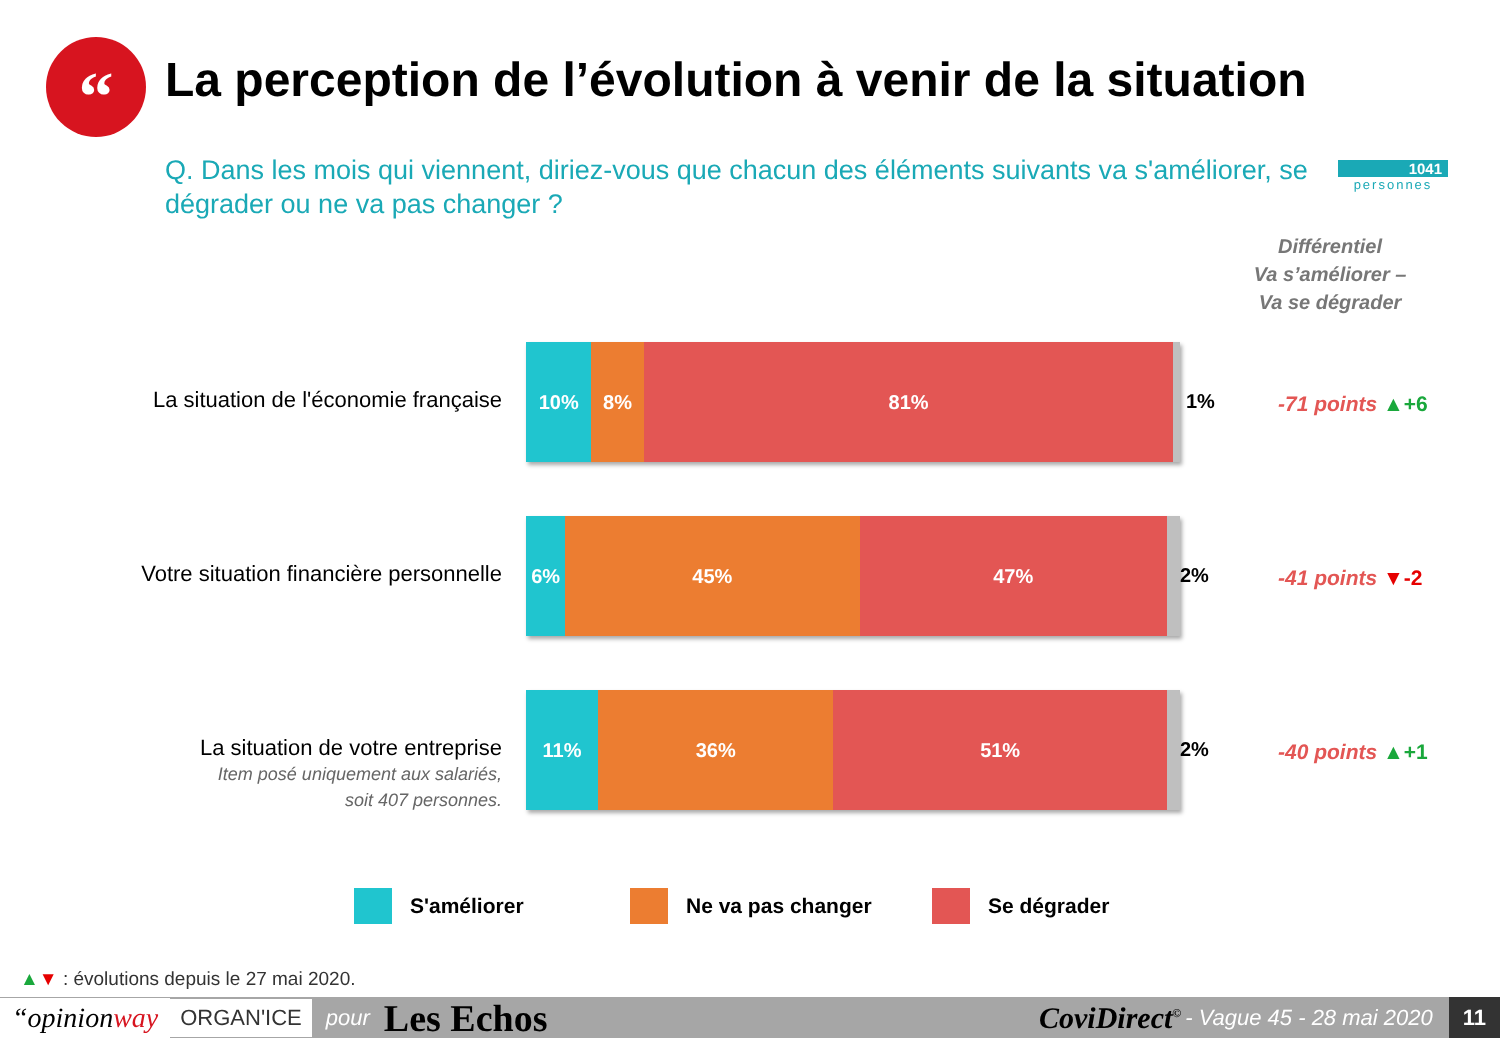“
La perception de l’évolution à venir de la situation
Q. Dans les mois qui viennent, diriez-vous que chacun des éléments suivants va s'améliorer, se dégrader ou ne va pas changer ?
1041
personnes
Différentiel
Va s’améliorer –
Va se dégrader
La situation de l'économie française
10% 8% 81%
1% -71 points ▲+6
Votre situation financière personnelle
6% 45% 47%
2% -41 points ▼-2
La situation de votre entreprise
Item posé uniquement aux salariés,
soit 407 personnes.
11% 36% 51%
2% -40 points ▲+1
S'améliorer Ne va pas changer Se dégrader
▲▼ : évolutions depuis le 27 mai 2020.
“opinionway ORGAN'ICE pour Les Echos CoviDirect<sup>©</sup> - Vague 45 - 28 mai 2020 11